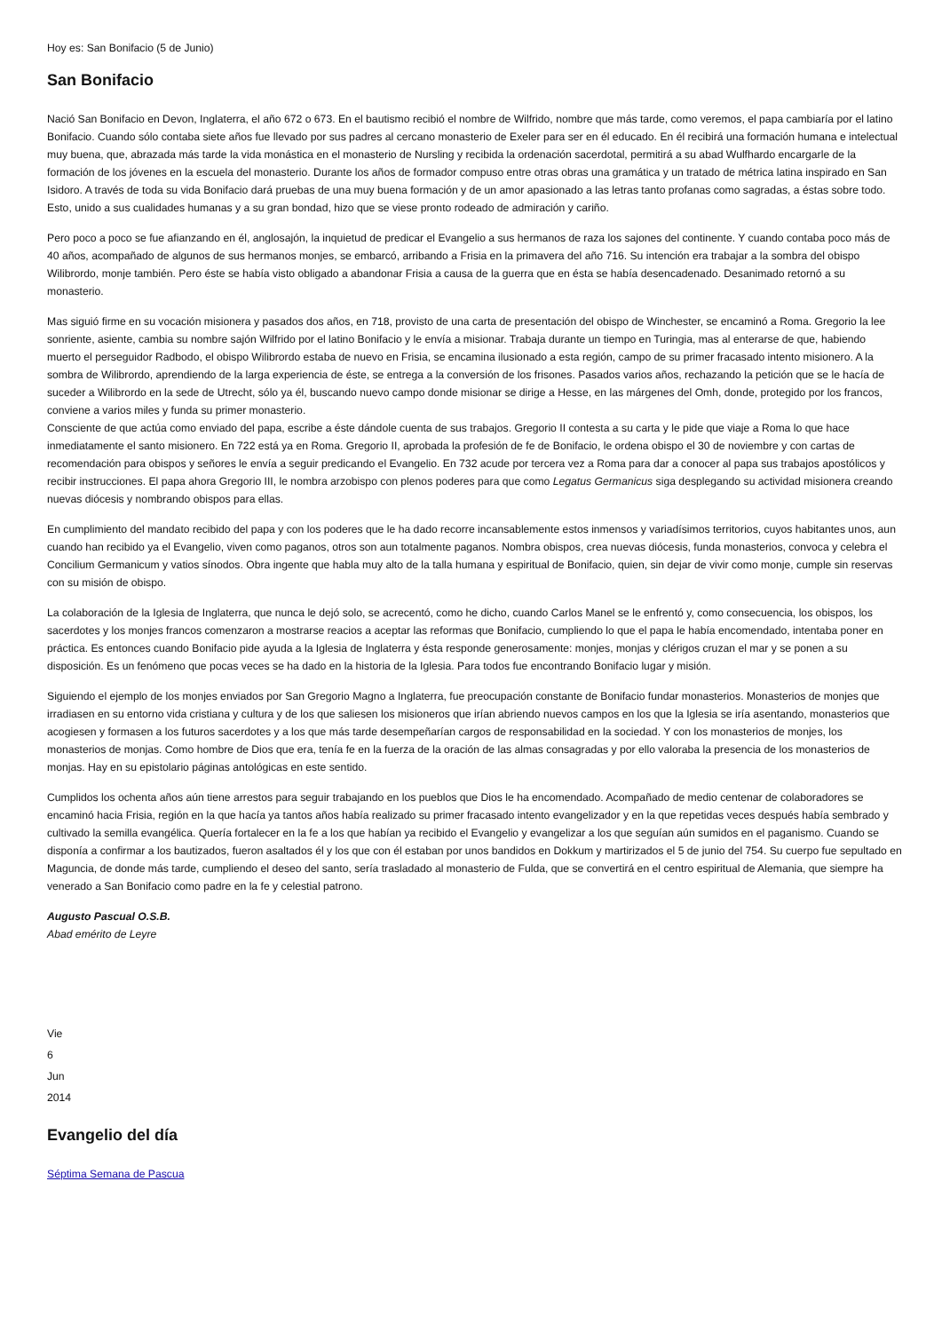Hoy es: San Bonifacio (5 de Junio)
San Bonifacio
Nació San Bonifacio en Devon, Inglaterra, el año 672 o 673. En el bautismo recibió el nombre de Wilfrido, nombre que más tarde, como veremos, el papa cambiaría por el latino Bonifacio. Cuando sólo contaba siete años fue llevado por sus padres al cercano monasterio de Exeler para ser en él educado. En él recibirá una formación humana e intelectual muy buena, que, abrazada más tarde la vida monástica en el monasterio de Nursling y recibida la ordenación sacerdotal, permitirá a su abad Wulfhardo encargarle de la formación de los jóvenes en la escuela del monasterio. Durante los años de formador compuso entre otras obras una gramática y un tratado de métrica latina inspirado en San Isidoro. A través de toda su vida Bonifacio dará pruebas de una muy buena formación y de un amor apasionado a las letras tanto profanas como sagradas, a éstas sobre todo. Esto, unido a sus cualidades humanas y a su gran bondad, hizo que se viese pronto rodeado de admiración y cariño.
Pero poco a poco se fue afianzando en él, anglosajón, la inquietud de predicar el Evangelio a sus hermanos de raza los sajones del continente. Y cuando contaba poco más de 40 años, acompañado de algunos de sus hermanos monjes, se embarcó, arribando a Frisia en la primavera del año 716. Su intención era trabajar a la sombra del obispo Wilibrordo, monje también. Pero éste se había visto obligado a abandonar Frisia a causa de la guerra que en ésta se había desencadenado. Desanimado retornó a su monasterio.
Mas siguió firme en su vocación misionera y pasados dos años, en 718, provisto de una carta de presentación del obispo de Winchester, se encaminó a Roma. Gregorio la lee sonriente, asiente, cambia su nombre sajón Wilfrido por el latino Bonifacio y le envía a misionar. Trabaja durante un tiempo en Turingia, mas al enterarse de que, habiendo muerto el perseguidor Radbodo, el obispo Wilibrordo estaba de nuevo en Frisia, se encamina ilusionado a esta región, campo de su primer fracasado intento misionero. A la sombra de Wilibrordo, aprendiendo de la larga experiencia de éste, se entrega a la conversión de los frisones. Pasados varios años, rechazando la petición que se le hacía de suceder a Wilibrordo en la sede de Utrecht, sólo ya él, buscando nuevo campo donde misionar se dirige a Hesse, en las márgenes del Omh, donde, protegido por los francos, conviene a varios miles y funda su primer monasterio.
Consciente de que actúa como enviado del papa, escribe a éste dándole cuenta de sus trabajos. Gregorio II contesta a su carta y le pide que viaje a Roma lo que hace inmediatamente el santo misionero. En 722 está ya en Roma. Gregorio II, aprobada la profesión de fe de Bonifacio, le ordena obispo el 30 de noviembre y con cartas de recomendación para obispos y señores le envía a seguir predicando el Evangelio. En 732 acude por tercera vez a Roma para dar a conocer al papa sus trabajos apostólicos y recibir instrucciones. El papa ahora Gregorio III, le nombra arzobispo con plenos poderes para que como Legatus Germanicus siga desplegando su actividad misionera creando nuevas diócesis y nombrando obispos para ellas.
En cumplimiento del mandato recibido del papa y con los poderes que le ha dado recorre incansablemente estos inmensos y variadísimos territorios, cuyos habitantes unos, aun cuando han recibido ya el Evangelio, viven como paganos, otros son aun totalmente paganos. Nombra obispos, crea nuevas diócesis, funda monasterios, convoca y celebra el Concilium Germanicum y vatios sínodos. Obra ingente que habla muy alto de la talla humana y espiritual de Bonifacio, quien, sin dejar de vivir como monje, cumple sin reservas con su misión de obispo.
La colaboración de la Iglesia de Inglaterra, que nunca le dejó solo, se acrecentó, como he dicho, cuando Carlos Manel se le enfrentó y, como consecuencia, los obispos, los sacerdotes y los monjes francos comenzaron a mostrarse reacios a aceptar las reformas que Bonifacio, cumpliendo lo que el papa le había encomendado, intentaba poner en práctica. Es entonces cuando Bonifacio pide ayuda a la Iglesia de Inglaterra y ésta responde generosamente: monjes, monjas y clérigos cruzan el mar y se ponen a su disposición. Es un fenómeno que pocas veces se ha dado en la historia de la Iglesia. Para todos fue encontrando Bonifacio lugar y misión.
Siguiendo el ejemplo de los monjes enviados por San Gregorio Magno a Inglaterra, fue preocupación constante de Bonifacio fundar monasterios. Monasterios de monjes que irradiasen en su entorno vida cristiana y cultura y de los que saliesen los misioneros que irían abriendo nuevos campos en los que la Iglesia se iría asentando, monasterios que acogiesen y formasen a los futuros sacerdotes y a los que más tarde desempeñarían cargos de responsabilidad en la sociedad. Y con los monasterios de monjes, los monasterios de monjas. Como hombre de Dios que era, tenía fe en la fuerza de la oración de las almas consagradas y por ello valoraba la presencia de los monasterios de monjas. Hay en su epistolario páginas antológicas en este sentido.
Cumplidos los ochenta años aún tiene arrestos para seguir trabajando en los pueblos que Dios le ha encomendado. Acompañado de medio centenar de colaboradores se encaminó hacia Frisia, región en la que hacía ya tantos años había realizado su primer fracasado intento evangelizador y en la que repetidas veces después había sembrado y cultivado la semilla evangélica. Quería fortalecer en la fe a los que habían ya recibido el Evangelio y evangelizar a los que seguían aún sumidos en el paganismo. Cuando se disponía a confirmar a los bautizados, fueron asaltados él y los que con él estaban por unos bandidos en Dokkum y martirizados el 5 de junio del 754. Su cuerpo fue sepultado en Maguncia, de donde más tarde, cumpliendo el deseo del santo, sería trasladado al monasterio de Fulda, que se convertirá en el centro espiritual de Alemania, que siempre ha venerado a San Bonifacio como padre en la fe y celestial patrono.
Augusto Pascual O.S.B.
Abad emérito de Leyre
Vie
6
Jun
2014
Evangelio del día
Séptima Semana de Pascua